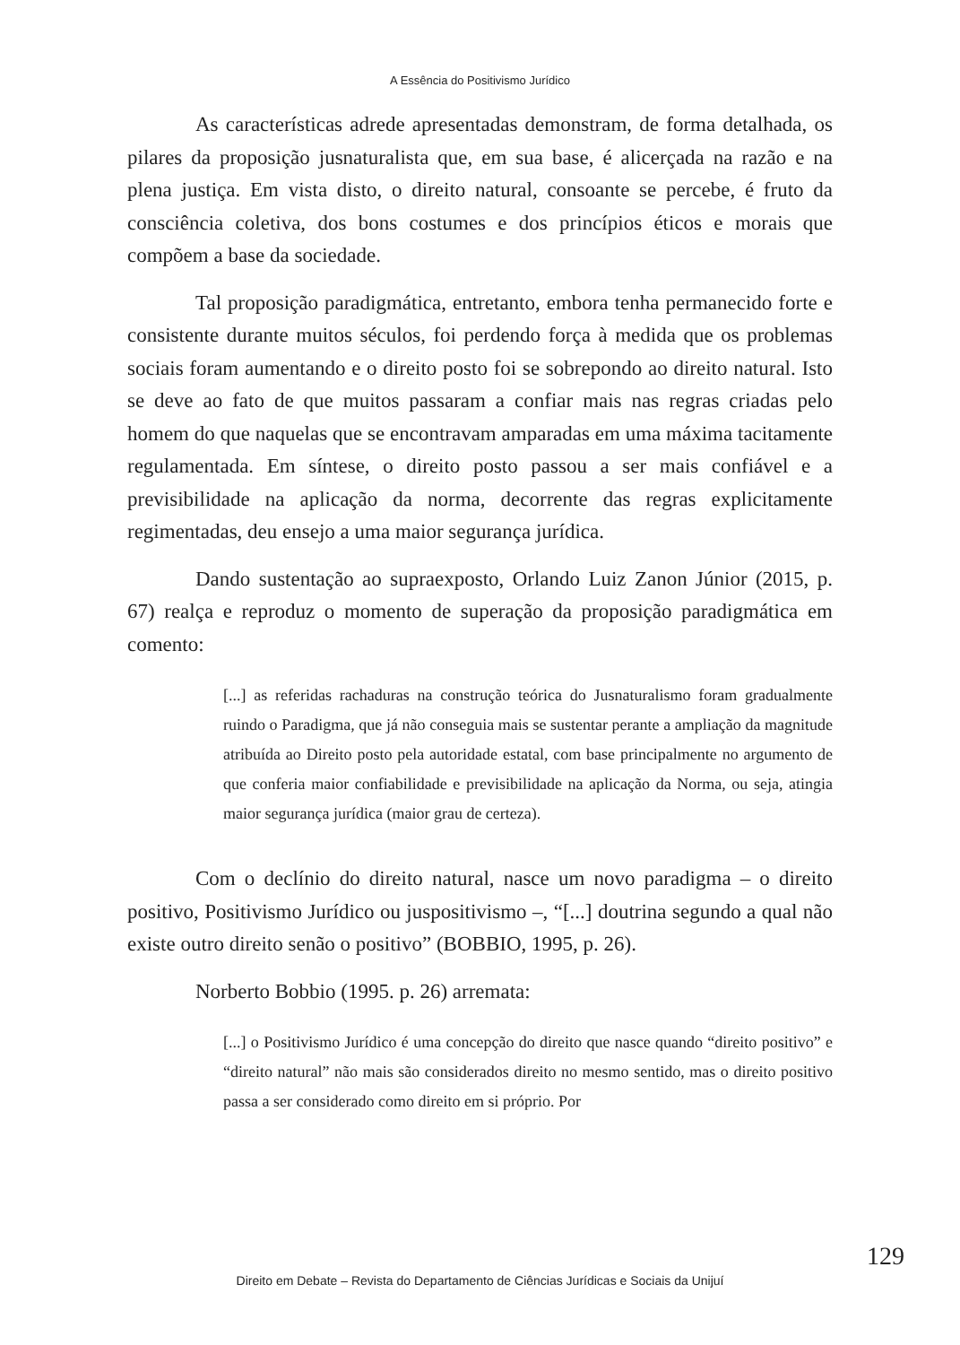A Essência do Positivismo Jurídico
As características adrede apresentadas demonstram, de forma detalhada, os pilares da proposição jusnaturalista que, em sua base, é alicerçada na razão e na plena justiça. Em vista disto, o direito natural, consoante se percebe, é fruto da consciência coletiva, dos bons costumes e dos princípios éticos e morais que compõem a base da sociedade.
Tal proposição paradigmática, entretanto, embora tenha permanecido forte e consistente durante muitos séculos, foi perdendo força à medida que os problemas sociais foram aumentando e o direito posto foi se sobrepondo ao direito natural. Isto se deve ao fato de que muitos passaram a confiar mais nas regras criadas pelo homem do que naquelas que se encontravam amparadas em uma máxima tacitamente regulamentada. Em síntese, o direito posto passou a ser mais confiável e a previsibilidade na aplicação da norma, decorrente das regras explicitamente regimentadas, deu ensejo a uma maior segurança jurídica.
Dando sustentação ao supraexposto, Orlando Luiz Zanon Júnior (2015, p. 67) realça e reproduz o momento de superação da proposição paradigmática em comento:
[...] as referidas rachaduras na construção teórica do Jusnaturalismo foram gradualmente ruindo o Paradigma, que já não conseguia mais se sustentar perante a ampliação da magnitude atribuída ao Direito posto pela autoridade estatal, com base principalmente no argumento de que conferia maior confiabilidade e previsibilidade na aplicação da Norma, ou seja, atingia maior segurança jurídica (maior grau de certeza).
Com o declínio do direito natural, nasce um novo paradigma – o direito positivo, Positivismo Jurídico ou juspositivismo –, “[...] doutrina segundo a qual não existe outro direito senão o positivo” (BOBBIO, 1995, p. 26).
Norberto Bobbio (1995. p. 26) arremata:
[...] o Positivismo Jurídico é uma concepção do direito que nasce quando “direito positivo” e “direito natural” não mais são considerados direito no mesmo sentido, mas o direito positivo passa a ser considerado como direito em si próprio. Por
129
Direito em Debate – Revista do Departamento de Ciências Jurídicas e Sociais da Unijuí